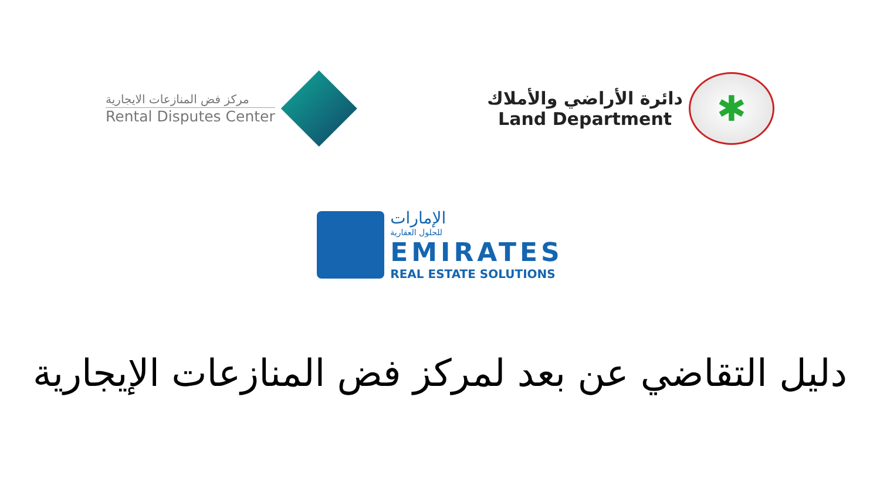مركز فض المنازعات الايجارية
Rental Disputes Center
دائرة الأراضي والأملاك
Land Department
✱
الإمارات
للحلول العقارية
EMIRATES
REAL ESTATE SOLUTIONS
دليل التقاضي عن بعد لمركز فض المنازعات الإيجارية